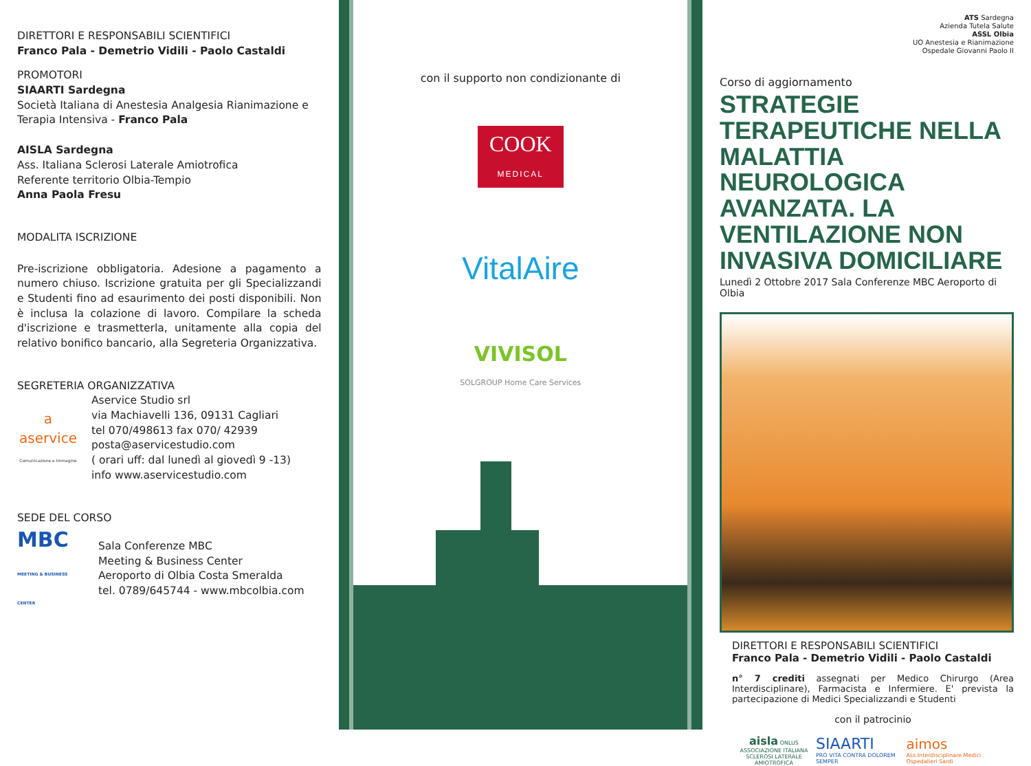DIRETTORI E RESPONSABILI SCIENTIFICI
Franco Pala - Demetrio Vidili - Paolo Castaldi
PROMOTORI
SIAARTI Sardegna
Società Italiana di Anestesia Analgesia Rianimazione e Terapia Intensiva - Franco Pala
AISLA Sardegna
Ass. Italiana Sclerosi Laterale Amiotrofica
Referente territorio Olbia-Tempio
Anna Paola Fresu
MODALITA ISCRIZIONE
Pre-iscrizione obbligatoria. Adesione a pagamento a numero chiuso. Iscrizione gratuita per gli Specializzandi e Studenti fino ad esaurimento dei posti disponibili. Non è inclusa la colazione di lavoro. Compilare la scheda d'iscrizione e trasmetterla, unitamente alla copia del relativo bonifico bancario, alla Segreteria Organizzativa.
SEGRETERIA ORGANIZZATIVA
a
aservice
Comunicazione e Immagine
Aservice Studio srl
via Machiavelli 136, 09131 Cagliari
tel 070/498613 fax 070/ 42939
posta@aservicestudio.com
( orari uff: dal lunedì al giovedì 9 -13)
info www.aservicestudio.com
SEDE DEL CORSO
MBC
MEETING & BUSINESS CENTER
Sala Conferenze MBC
Meeting & Business Center
Aeroporto di Olbia Costa Smeralda
tel. 0789/645744 - www.mbcolbia.com
con il supporto non condizionante di
COOK
MEDICAL
VitalAire
VIVISOL
SOLGROUP Home Care Services
ATS Sardegna
Azienda Tutela Salute
ASSL Olbia
UO Anestesia e Rianimazione
Ospedale Giovanni Paolo II
Corso di aggiornamento
STRATEGIE TERAPEUTICHE NELLA MALATTIA NEUROLOGICA AVANZATA. LA VENTILAZIONE NON INVASIVA DOMICILIARE
Lunedì 2 Ottobre 2017 Sala Conferenze MBC Aeroporto di Olbia
DIRETTORI E RESPONSABILI SCIENTIFICI
Franco Pala - Demetrio Vidili - Paolo Castaldi
n° 7 crediti assegnati per Medico Chirurgo (Area Interdisciplinare), Farmacista e Infermiere. E' prevista la partecipazione di Medici Specializzandi e Studenti
con il patrocinio
aisla ONLUS
ASSOCIAZIONE ITALIANA
SCLEROSI LATERALE AMIOTROFICA
SIAARTI
PRO VITA CONTRA DOLOREM SEMPER
aimos
Ass.Interdisciplinare Medici Ospedalieri Sardi